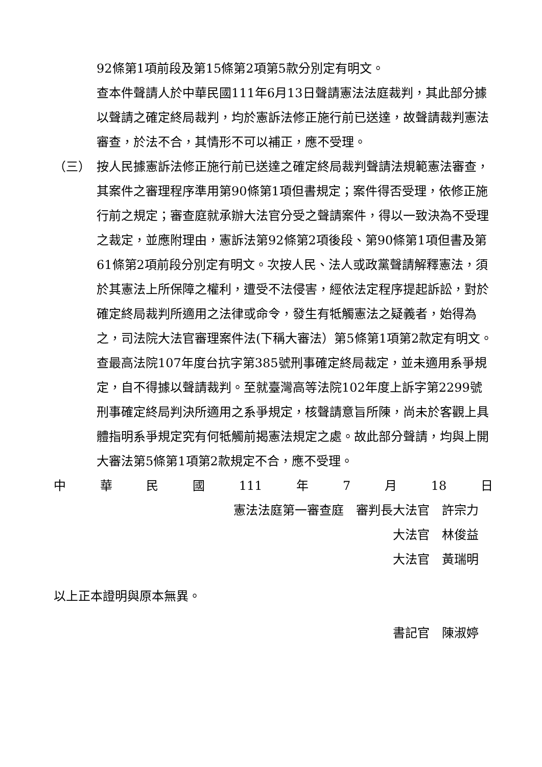92條第1項前段及第15條第2項第5款分別定有明文。
查本件聲請人於中華民國111年6月13日聲請憲法法庭裁判，其此部分據以聲請之確定終局裁判，均於憲訴法修正施行前已送達，故聲請裁判憲法審查，於法不合，其情形不可以補正，應不受理。
（三） 按人民據憲訴法修正施行前已送達之確定終局裁判聲請法規範憲法審查，其案件之審理程序準用第90條第1項但書規定；案件得否受理，依修正施行前之規定；審查庭就承辦大法官分受之聲請案件，得以一致決為不受理之裁定，並應附理由，憲訴法第92條第2項後段、第90條第1項但書及第61條第2項前段分別定有明文。次按人民、法人或政黨聲請解釋憲法，須於其憲法上所保障之權利，遭受不法侵害，經依法定程序提起訴訟，對於確定終局裁判所適用之法律或命令，發生有牴觸憲法之疑義者，始得為之，司法院大法官審理案件法(下稱大審法）第5條第1項第2款定有明文。
查最高法院107年度台抗字第385號刑事確定終局裁定，並未適用系爭規定，自不得據以聲請裁判。至就臺灣高等法院102年度上訴字第2299號刑事確定終局判決所適用之系爭規定，核聲請意旨所陳，尚未於客觀上具體指明系爭規定究有何牴觸前揭憲法規定之處。故此部分聲請，均與上開大審法第5條第1項第2款規定不合，應不受理。
中 華 民 國 111 年 7 月 18 日
憲法法庭第一審查庭　審判長大法官　許宗力
大法官　林俊益
大法官　黃瑞明
以上正本證明與原本無異。
書記官　陳淑婷